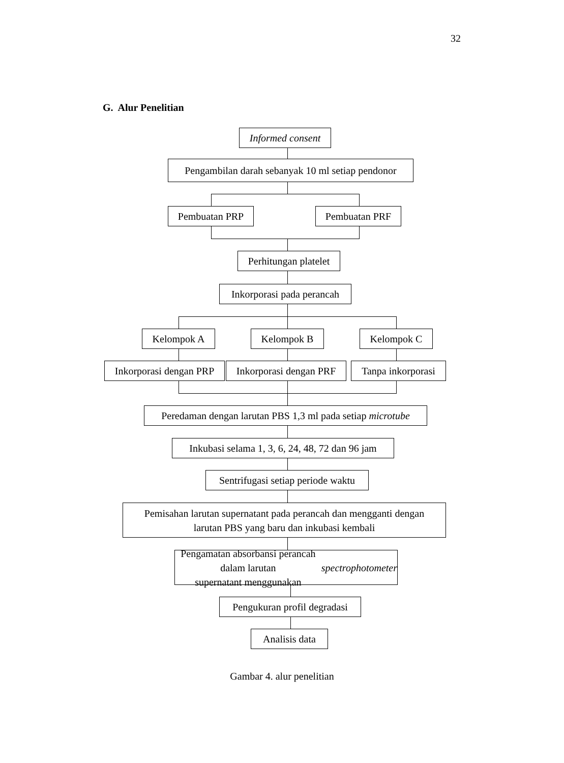32
G. Alur Penelitian
Informed consent
Pengambilan darah sebanyak 10 ml setiap pendonor
Pembuatan PRP Pembuatan PRF
Perhitungan platelet
Inkorporasi pada perancah
Kelompok A Kelompok B Kelompok C
Inkorporasi dengan PRP
Inkorporasi dengan PRF
Tanpa inkorporasi
Peredaman dengan larutan PBS 1,3 ml pada setiap microtube
Inkubasi selama 1, 3, 6, 24, 48, 72 dan 96 jam
Sentrifugasi setiap periode waktu
Pemisahan larutan supernatant pada perancah dan mengganti dengan
larutan PBS yang baru dan inkubasi kembali
Pengamatan absorbansi perancah dalam larutan
supernatant menggunakan spectrophotometer
Pengukuran profil degradasi
Analisis data
Gambar 4. alur penelitian